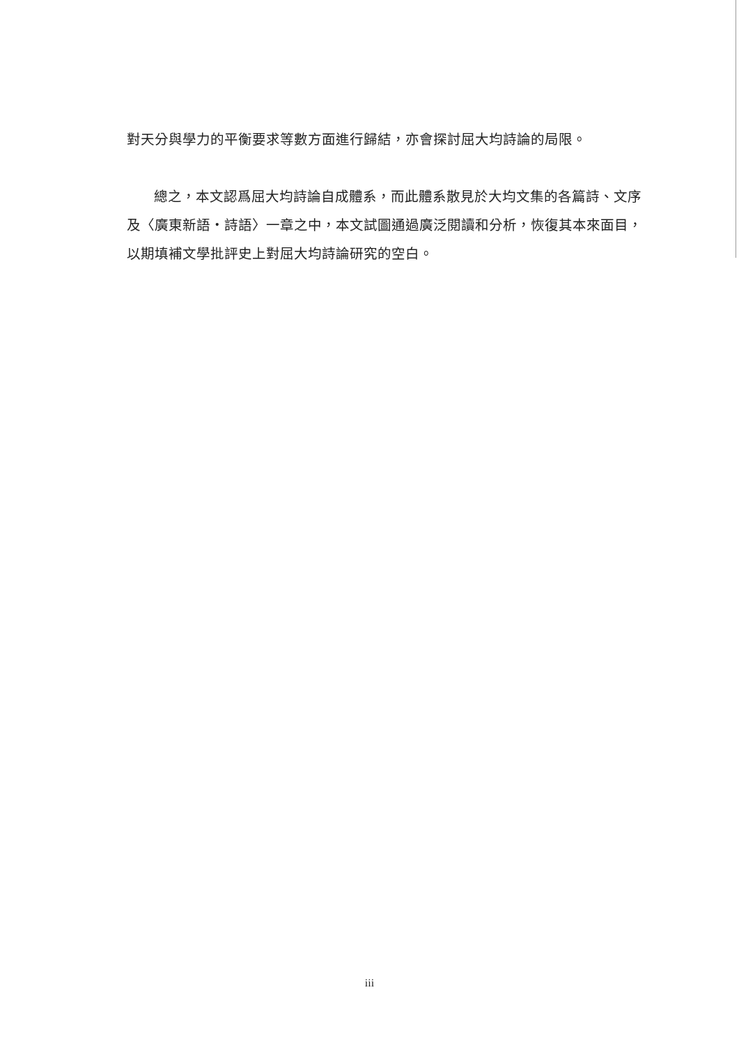對天分與學力的平衡要求等數方面進行歸結，亦會探討屈大均詩論的局限。
總之，本文認爲屈大均詩論自成體系，而此體系散見於大均文集的各篇詩、文序及〈廣東新語・詩語〉一章之中，本文試圖通過廣泛閱讀和分析，恢復其本來面目，以期填補文學批評史上對屈大均詩論研究的空白。
iii